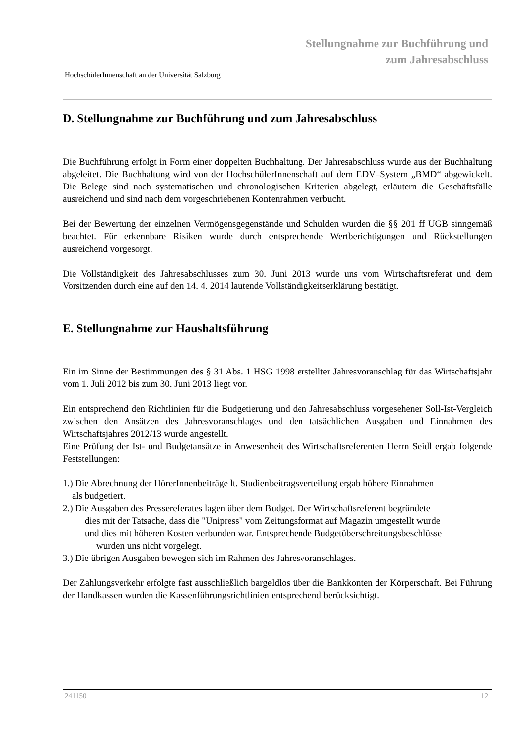Stellungnahme zur Buchführung und
zum Jahresabschluss
HochschülerInnenschaft an der Universität Salzburg
D. Stellungnahme zur Buchführung und zum Jahresabschluss
Die Buchführung erfolgt in Form einer doppelten Buchhaltung. Der Jahresabschluss wurde aus der Buchhaltung abgeleitet. Die Buchhaltung wird von der HochschülerInnenschaft auf dem EDV–System „BMD“ abgewickelt. Die Belege sind nach systematischen und chronologischen Kriterien abgelegt, erläutern die Geschäftsfälle ausreichend und sind nach dem vorgeschriebenen Kontenrahmen verbucht.
Bei der Bewertung der einzelnen Vermögensgegenstände und Schulden wurden die §§ 201 ff UGB sinngemäß beachtet. Für erkennbare Risiken wurde durch entsprechende Wertberichtigungen und Rückstellungen ausreichend vorgesorgt.
Die Vollständigkeit des Jahresabschlusses zum 30. Juni 2013 wurde uns vom Wirtschaftsreferat und dem Vorsitzenden durch eine auf den 14. 4. 2014 lautende Vollständigkeitserklärung bestätigt.
E. Stellungnahme zur Haushaltsführung
Ein im Sinne der Bestimmungen des § 31 Abs. 1 HSG 1998 erstellter Jahresvoranschlag für das Wirtschaftsjahr vom 1. Juli 2012 bis zum 30. Juni 2013 liegt vor.
Ein entsprechend den Richtlinien für die Budgetierung und den Jahresabschluss vorgesehener Soll-Ist-Vergleich zwischen den Ansätzen des Jahresvoranschlages und den tatsächlichen Ausgaben und Einnahmen des Wirtschaftsjahres 2012/13 wurde angestellt.
Eine Prüfung der Ist- und Budgetansätze in Anwesenheit des Wirtschaftsreferenten Herrn Seidl ergab folgende Feststellungen:
1.) Die Abrechnung der HörerInnenbeiträge lt. Studienbeitragsverteilung ergab höhere Einnahmen
als budgetiert.
2.) Die Ausgaben des Pressereferates lagen über dem Budget. Der Wirtschaftsreferent begründete
dies mit der Tatsache, dass die "Unipress" vom Zeitungsformat auf Magazin umgestellt wurde
und dies mit höheren Kosten verbunden war. Entsprechende Budgetüberschreitungsbeschlüsse
wurden uns nicht vorgelegt.
3.) Die übrigen Ausgaben bewegen sich im Rahmen des Jahresvoranschlages.
Der Zahlungsverkehr erfolgte fast ausschließlich bargeldlos über die Bankkonten der Körperschaft. Bei Führung der Handkassen wurden die Kassenführungsrichtlinien entsprechend berücksichtigt.
241150 12